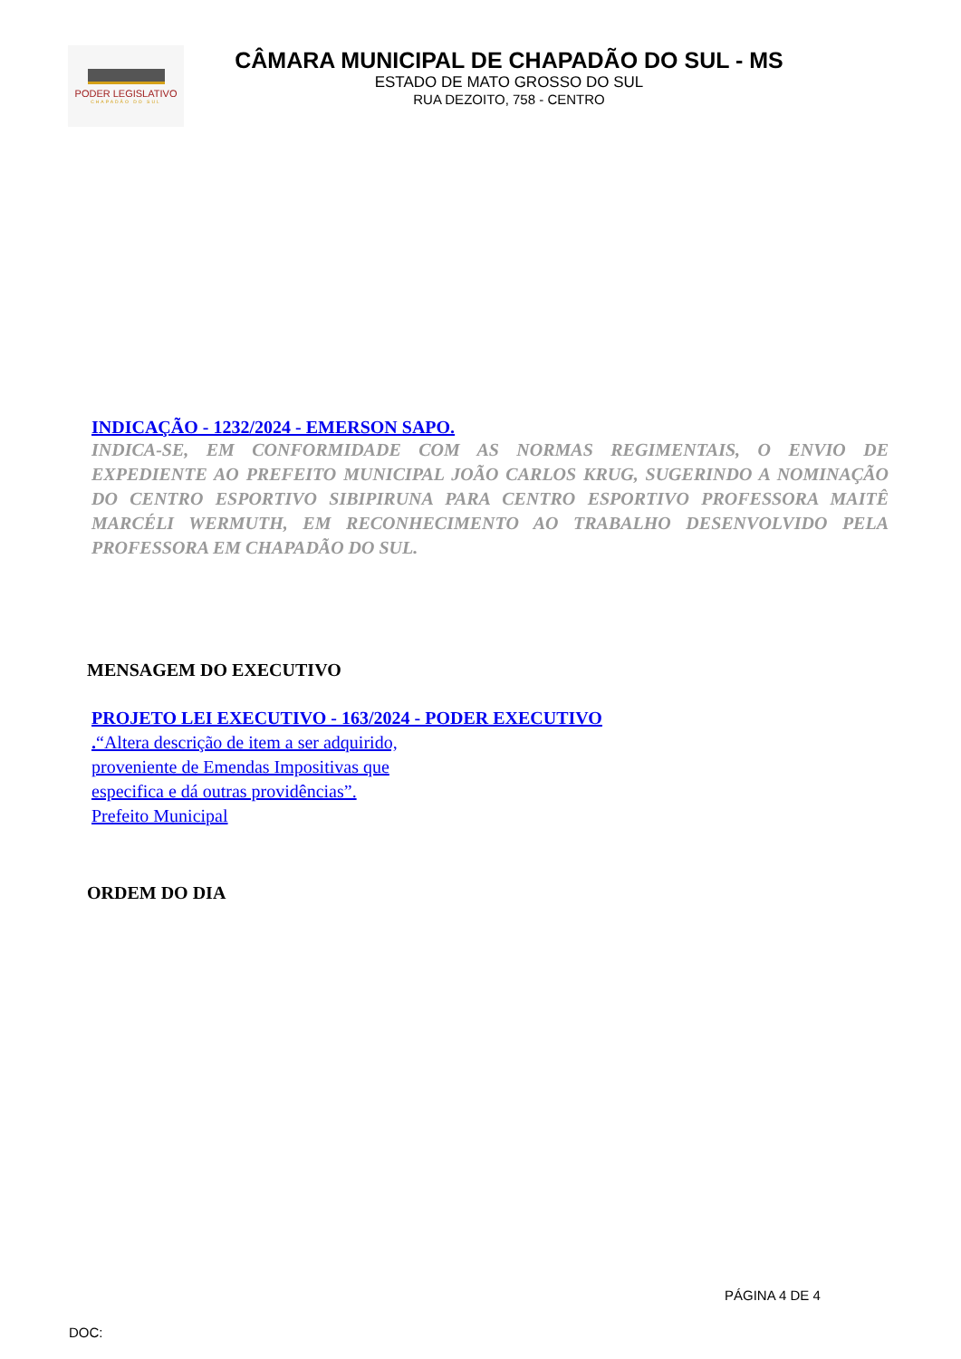PODER LEGISLATIVO
CHAPADÃO DO SUL
CÂMARA MUNICIPAL DE CHAPADÃO DO SUL - MS
ESTADO DE MATO GROSSO DO SUL
RUA DEZOITO, 758 - CENTRO
INDICAÇÃO - 1232/2024 - EMERSON SAPO.
INDICA-SE, EM CONFORMIDADE COM AS NORMAS REGIMENTAIS, O ENVIO DE EXPEDIENTE AO PREFEITO MUNICIPAL JOÃO CARLOS KRUG, SUGERINDO A NOMINAÇÃO DO CENTRO ESPORTIVO SIBIPIRUNA PARA CENTRO ESPORTIVO PROFESSORA MAITÊ MARCÉLI WERMUTH, EM RECONHECIMENTO AO TRABALHO DESENVOLVIDO PELA PROFESSORA EM CHAPADÃO DO SUL.
MENSAGEM DO EXECUTIVO
PROJETO LEI EXECUTIVO - 163/2024 - PODER EXECUTIVO
.“Altera descrição de item a ser adquirido,
proveniente de Emendas Impositivas que
especifica e dá outras providências”.
Prefeito Municipal
ORDEM DO DIA
PÁGINA 4 DE 4
DOC: